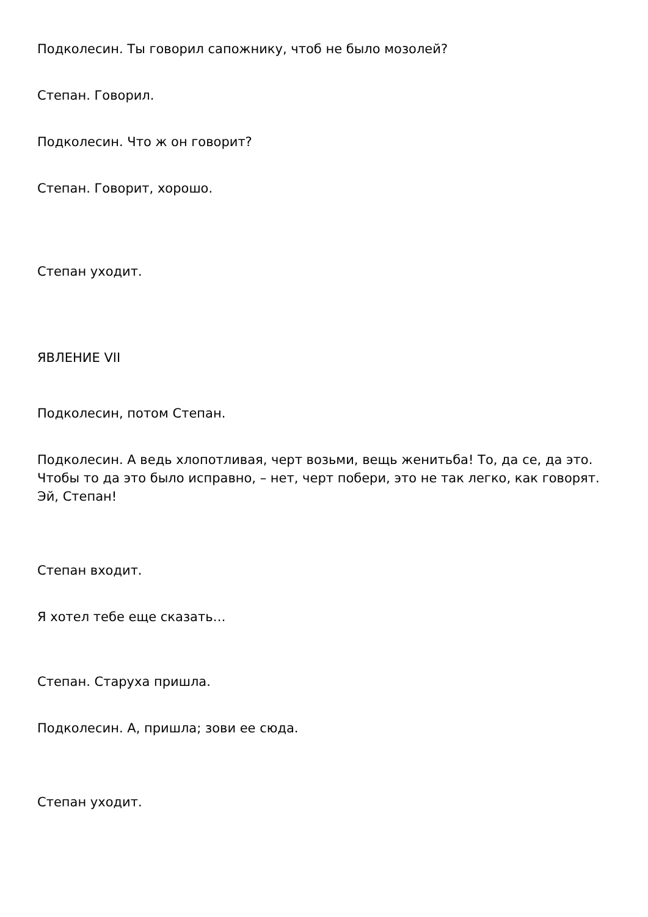Подколесин. Ты говорил сапожнику, чтоб не было мозолей?
Степан. Говорил.
Подколесин. Что ж он говорит?
Степан. Говорит, хорошо.
Степан уходит.
ЯВЛЕНИЕ VII
Подколесин, потом Степан.
Подколесин. А ведь хлопотливая, черт возьми, вещь женитьба! То, да се, да это. Чтобы то да это было исправно, – нет, черт побери, это не так легко, как говорят. Эй, Степан!
Степан входит.
Я хотел тебе еще сказать…
Степан. Старуха пришла.
Подколесин. А, пришла; зови ее сюда.
Степан уходит.